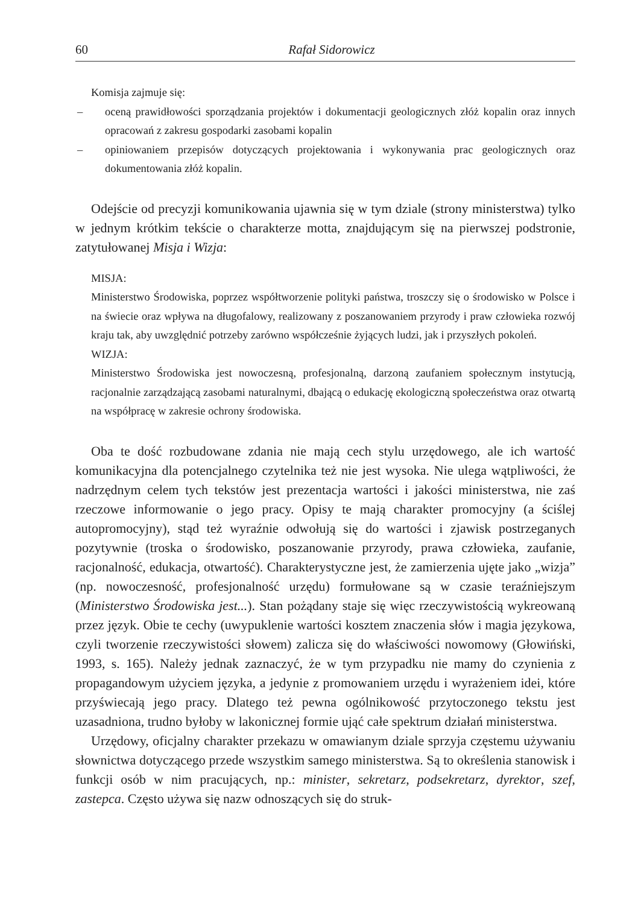60 Rafał Sidorowicz
Komisja zajmuje się:
– oceną prawidłowości sporządzania projektów i dokumentacji geologicznych złóż kopalin oraz innych opracowań z zakresu gospodarki zasobami kopalin
– opiniowaniem przepisów dotyczących projektowania i wykonywania prac geologicznych oraz dokumentowania złóż kopalin.
Odejście od precyzji komunikowania ujawnia się w tym dziale (strony ministerstwa) tylko w jednym krótkim tekście o charakterze motta, znajdującym się na pierwszej podstronie, zatytułowanej Misja i Wizja:
MISJA:
Ministerstwo Środowiska, poprzez współtworzenie polityki państwa, troszczy się o środowisko w Polsce i na świecie oraz wpływa na długofalowy, realizowany z poszanowaniem przyrody i praw człowieka rozwój kraju tak, aby uwzględnić potrzeby zarówno współcześnie żyjących ludzi, jak i przyszłych pokoleń.
WIZJA:
Ministerstwo Środowiska jest nowoczesną, profesjonalną, darzoną zaufaniem społecznym instytucją, racjonalnie zarządzającą zasobami naturalnymi, dbającą o edukację ekologiczną społeczeństwa oraz otwartą na współpracę w zakresie ochrony środowiska.
Oba te dość rozbudowane zdania nie mają cech stylu urzędowego, ale ich wartość komunikacyjna dla potencjalnego czytelnika też nie jest wysoka. Nie ulega wątpliwości, że nadrzędnym celem tych tekstów jest prezentacja wartości i jakości ministerstwa, nie zaś rzeczowe informowanie o jego pracy. Opisy te mają charakter promocyjny (a ściślej autopromocyjny), stąd też wyraźnie odwołują się do wartości i zjawisk postrzeganych pozytywnie (troska o środowisko, poszanowanie przyrody, prawa człowieka, zaufanie, racjonalność, edukacja, otwartość). Charakterystyczne jest, że zamierzenia ujęte jako „wizja” (np. nowoczesność, profesjonalność urzędu) formułowane są w czasie teraźniejszym (Ministerstwo Środowiska jest...). Stan pożądany staje się więc rzeczywistością wykreowaną przez język. Obie te cechy (uwypuklenie wartości kosztem znaczenia słów i magia językowa, czyli tworzenie rzeczywistości słowem) zalicza się do właściwości nowomowy (Głowiński, 1993, s. 165). Należy jednak zaznaczyć, że w tym przypadku nie mamy do czynienia z propagandowym użyciem języka, a jedynie z promowaniem urzędu i wyrażeniem idei, które przyświecają jego pracy. Dlatego też pewna ogólnikowość przytoczonego tekstu jest uzasadniona, trudno byłoby w lakonicznej formie ująć całe spektrum działań ministerstwa.
Urzędowy, oficjalny charakter przekazu w omawianym dziale sprzyja częstemu używaniu słownictwa dotyczącego przede wszystkim samego ministerstwa. Są to określenia stanowisk i funkcji osób w nim pracujących, np.: minister, sekretarz, podsekretarz, dyrektor, szef, zastepca. Często używa się nazw odnoszących się do struk-